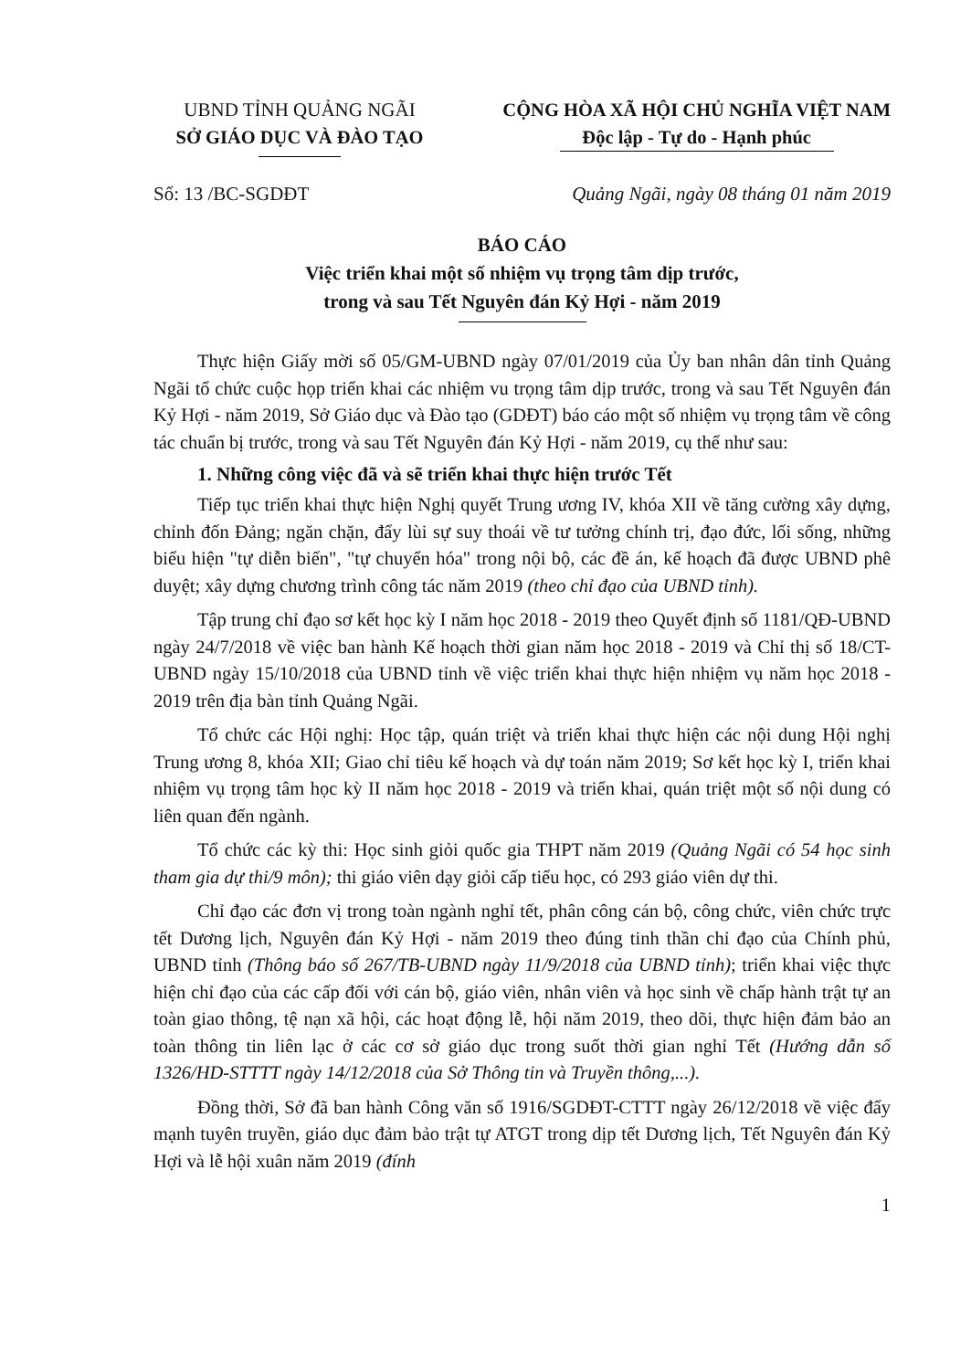UBND TỈNH QUẢNG NGÃI
SỞ GIÁO DỤC VÀ ĐÀO TẠO
CỘNG HÒA XÃ HỘI CHỦ NGHĨA VIỆT NAM
Độc lập - Tự do - Hạnh phúc
Số: 13 /BC-SGDĐT Quảng Ngãi, ngày 08 tháng 01 năm 2019
BÁO CÁO
Việc triển khai một số nhiệm vụ trọng tâm dịp trước,
trong và sau Tết Nguyên đán Kỷ Hợi - năm 2019
Thực hiện Giấy mời số 05/GM-UBND ngày 07/01/2019 của Ủy ban nhân dân tỉnh Quảng Ngãi tổ chức cuộc họp triển khai các nhiệm vu trọng tâm dịp trước, trong và sau Tết Nguyên đán Kỷ Hợi - năm 2019, Sở Giáo dục và Đào tạo (GDĐT) báo cáo một số nhiệm vụ trọng tâm về công tác chuẩn bị trước, trong và sau Tết Nguyên đán Kỷ Hợi - năm 2019, cụ thể như sau:
1. Những công việc đã và sẽ triển khai thực hiện trước Tết
Tiếp tục triển khai thực hiện Nghị quyết Trung ương IV, khóa XII về tăng cường xây dựng, chỉnh đốn Đảng; ngăn chặn, đẩy lùi sự suy thoái về tư tưởng chính trị, đạo đức, lối sống, những biểu hiện "tự diễn biến", "tự chuyển hóa" trong nội bộ, các đề án, kế hoạch đã được UBND phê duyệt; xây dựng chương trình công tác năm 2019 (theo chỉ đạo của UBND tỉnh).
Tập trung chỉ đạo sơ kết học kỳ I năm học 2018 - 2019 theo Quyết định số 1181/QĐ-UBND ngày 24/7/2018 về việc ban hành Kế hoạch thời gian năm học 2018 - 2019 và Chỉ thị số 18/CT-UBND ngày 15/10/2018 của UBND tỉnh về việc triển khai thực hiện nhiệm vụ năm học 2018 - 2019 trên địa bàn tỉnh Quảng Ngãi.
Tổ chức các Hội nghị: Học tập, quán triệt và triển khai thực hiện các nội dung Hội nghị Trung ương 8, khóa XII; Giao chỉ tiêu kế hoạch và dự toán năm 2019; Sơ kết học kỳ I, triển khai nhiệm vụ trọng tâm học kỳ II năm học 2018 - 2019 và triển khai, quán triệt một số nội dung có liên quan đến ngành.
Tổ chức các kỳ thi: Học sinh giỏi quốc gia THPT năm 2019 (Quảng Ngãi có 54 học sinh tham gia dự thi/9 môn); thi giáo viên dạy giỏi cấp tiểu học, có 293 giáo viên dự thi.
Chỉ đạo các đơn vị trong toàn ngành nghỉ tết, phân công cán bộ, công chức, viên chức trực tết Dương lịch, Nguyên đán Kỷ Hợi - năm 2019 theo đúng tinh thần chỉ đạo của Chính phủ, UBND tỉnh (Thông báo số 267/TB-UBND ngày 11/9/2018 của UBND tỉnh); triển khai việc thực hiện chỉ đạo của các cấp đối với cán bộ, giáo viên, nhân viên và học sinh về chấp hành trật tự an toàn giao thông, tệ nạn xã hội, các hoạt động lễ, hội năm 2019, theo dõi, thực hiện đảm bảo an toàn thông tin liên lạc ở các cơ sở giáo dục trong suốt thời gian nghỉ Tết (Hướng dẫn số 1326/HD-STTTT ngày 14/12/2018 của Sở Thông tin và Truyền thông,...).
Đồng thời, Sở đã ban hành Công văn số 1916/SGDĐT-CTTT ngày 26/12/2018 về việc đẩy mạnh tuyên truyền, giáo dục đảm bảo trật tự ATGT trong dịp tết Dương lịch, Tết Nguyên đán Kỷ Hợi và lễ hội xuân năm 2019 (đính
1